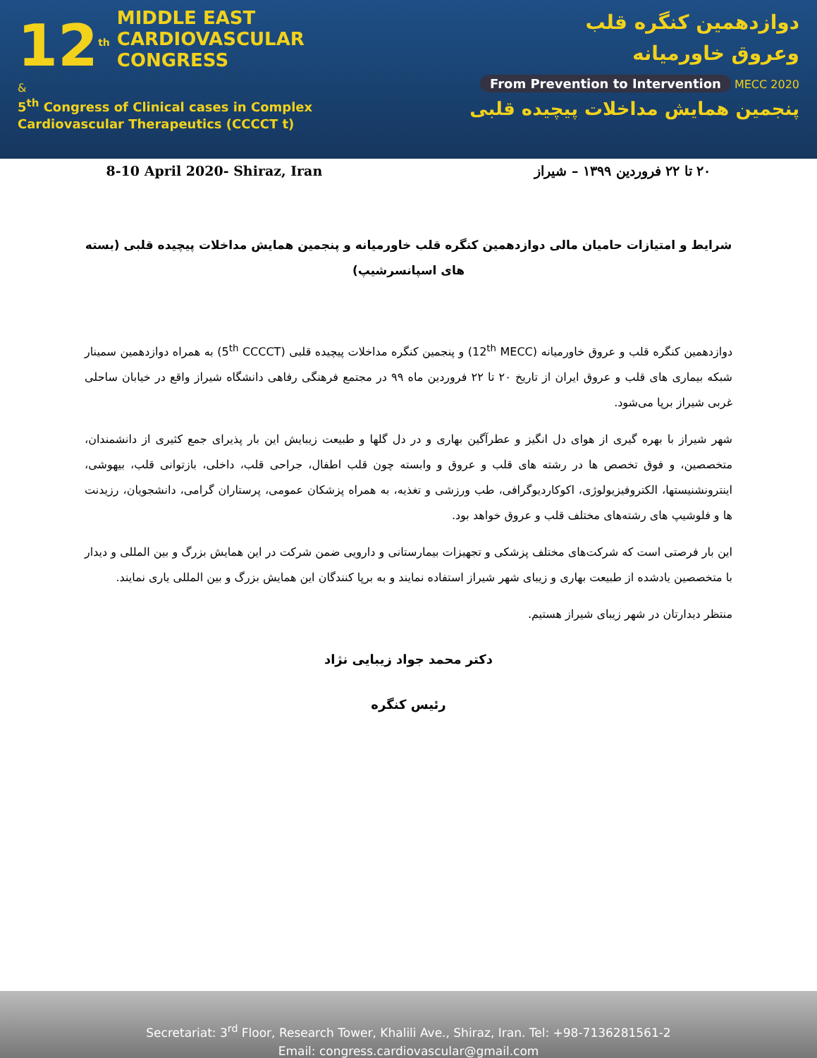12<sup>th</sup>
MIDDLE EAST
CARDIOVASCULAR
CONGRESS
&
5<sup>th</sup> Congress of Clinical cases in Complex Cardiovascular Therapeutics (CCCCT t)
دوازدهمین کنگره قلب
وعروق خاورمیانه
From Prevention to Intervention MECC 2020
پنجمین همایش مداخلات پیچیده قلبی
8-10 April 2020- Shiraz, Iran ۲۰ تا ۲۲ فروردین ۱۳۹۹ – شیراز
شرایط و امتیازات حامیان مالی دوازدهمین کنگره قلب خاورمیانه و پنجمین همایش مداخلات پیچیده قلبی (بسته های اسپانسرشیپ)
دوازدهمین کنگره قلب و عروق خاورمیانه (12<sup>th</sup> MECC) و پنجمین کنگره مداخلات پیچیده قلبی (5<sup>th</sup> CCCCT) به همراه دوازدهمین سمینار شبکه بیماری های قلب و عروق ایران از تاریخ ۲۰ تا ۲۲ فروردین ماه ۹۹ در مجتمع فرهنگی رفاهی دانشگاه شیراز واقع در خیابان ساحلی غربی شیراز برپا می‌شود.
شهر شیراز با بهره گیری از هوای دل انگیز و عطرآگین بهاری و در دل گلها و طبیعت زیبایش این بار پذیرای جمع کثیری از دانشمندان، متخصصین، و فوق تخصص ها در رشته های قلب و عروق و وابسته چون قلب اطفال، جراحی قلب، داخلی، بازتوانی قلب، بیهوشی، اینترونشنیستها، الکتروفیزیولوژی، اکوکاردیوگرافی، طب ورزشی و تغذیه، به همراه پزشکان عمومی، پرستاران گرامی، دانشجویان، رزیدنت ها و فلوشیپ های رشته‌های مختلف قلب و عروق خواهد بود.
این بار فرصتی است که شرکت‌های مختلف پزشکی و تجهیزات بیمارستانی و دارویی ضمن شرکت در این همایش بزرگ و بین المللی و دیدار با متخصصین یادشده از طبیعت بهاری و زیبای شهر شیراز استفاده نمایند و به برپا کنندگان این همایش بزرگ و بین المللی یاری نمایند.
منتظر دیدارتان در شهر زیبای شیراز هستیم.
دکتر محمد جواد زیبایی نژاد
رئیس کنگره
Secretariat: 3<sup>rd</sup> Floor, Research Tower, Khalili Ave., Shiraz, Iran. Tel: +98-7136281561-2
Email: congress.cardiovascular@gmail.com